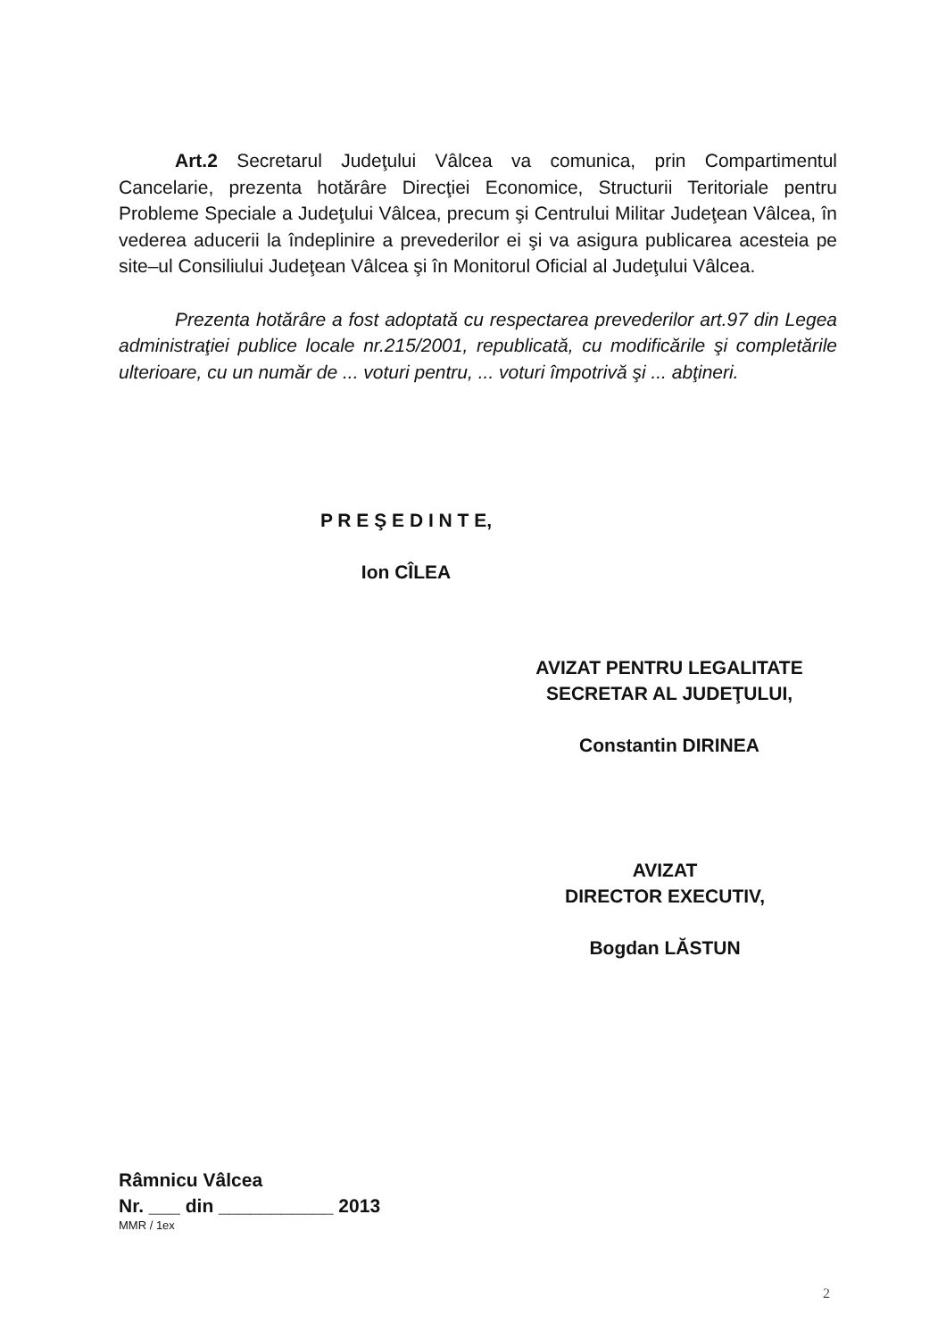Art.2 Secretarul Judeţului Vâlcea va comunica, prin Compartimentul Cancelarie, prezenta hotărâre Direcţiei Economice, Structurii Teritoriale pentru Probleme Speciale a Judeţului Vâlcea, precum şi Centrului Militar Judeţean Vâlcea, în vederea aducerii la îndeplinire a prevederilor ei şi va asigura publicarea acesteia pe site–ul Consiliului Judeţean Vâlcea şi în Monitorul Oficial al Judeţului Vâlcea.
Prezenta hotărâre a fost adoptată cu respectarea prevederilor art.97 din Legea administraţiei publice locale nr.215/2001, republicată, cu modificările şi completările ulterioare, cu un număr de ... voturi pentru, ... voturi împotrivă şi ... abţineri.
P R E Ş E D I N T E,
Ion CÎLEA
AVIZAT PENTRU LEGALITATE
SECRETAR AL JUDEŢULUI,
Constantin DIRINEA
AVIZAT
DIRECTOR EXECUTIV,
Bogdan LĂSTUN
Râmnicu Vâlcea
Nr. ___ din ___________ 2013
MMR / 1ex
2